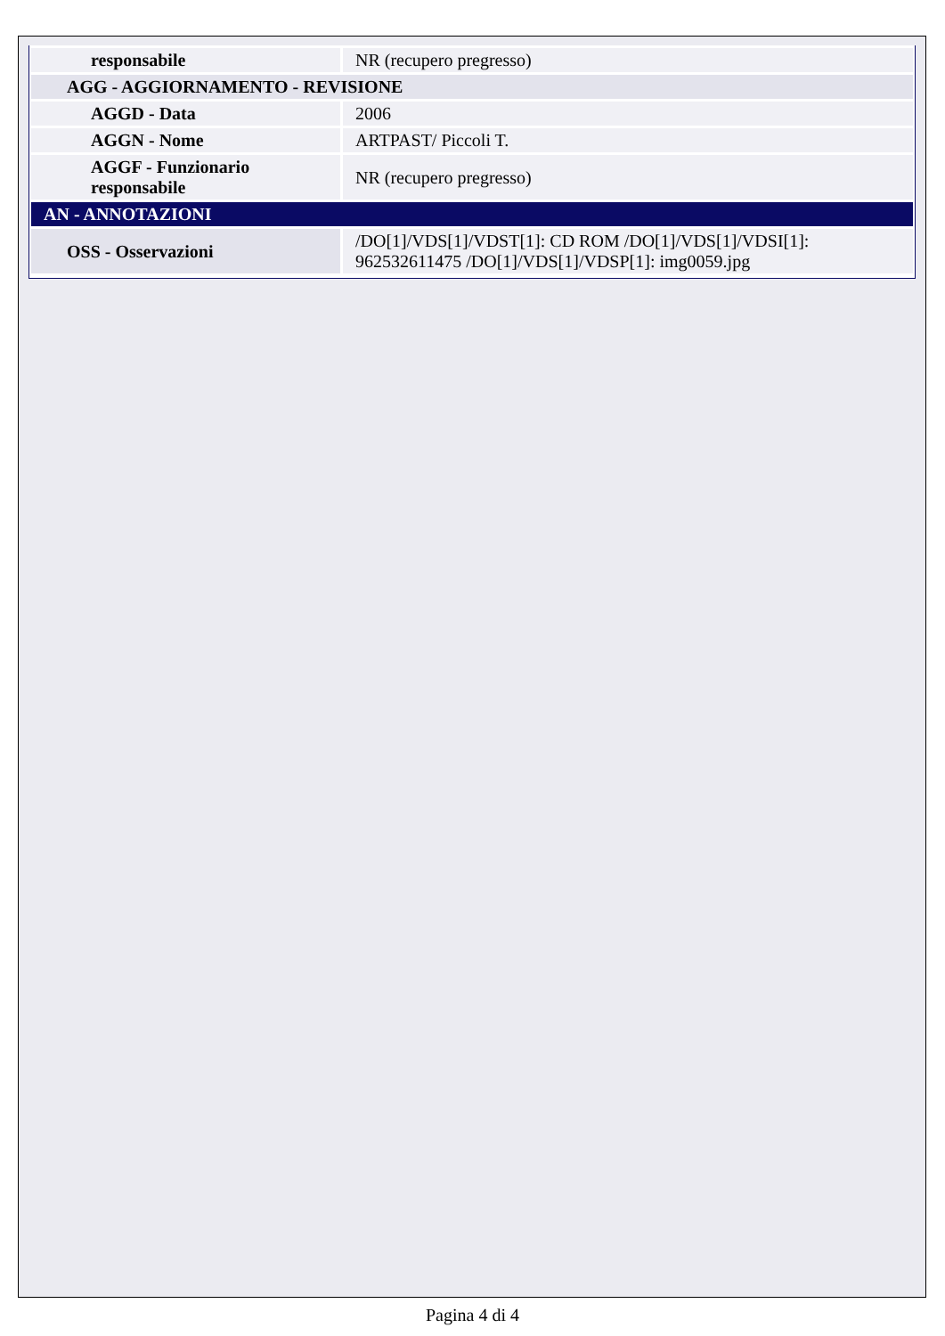| responsabile | NR (recupero pregresso) |
| AGG - AGGIORNAMENTO - REVISIONE | |
| AGGD - Data | 2006 |
| AGGN - Nome | ARTPAST/ Piccoli T. |
| AGGF - Funzionario responsabile | NR (recupero pregresso) |
| AN - ANNOTAZIONI | |
| OSS - Osservazioni | /DO[1]/VDS[1]/VDST[1]: CD ROM /DO[1]/VDS[1]/VDSI[1]: 962532611475 /DO[1]/VDS[1]/VDSP[1]: img0059.jpg |
Pagina 4 di 4